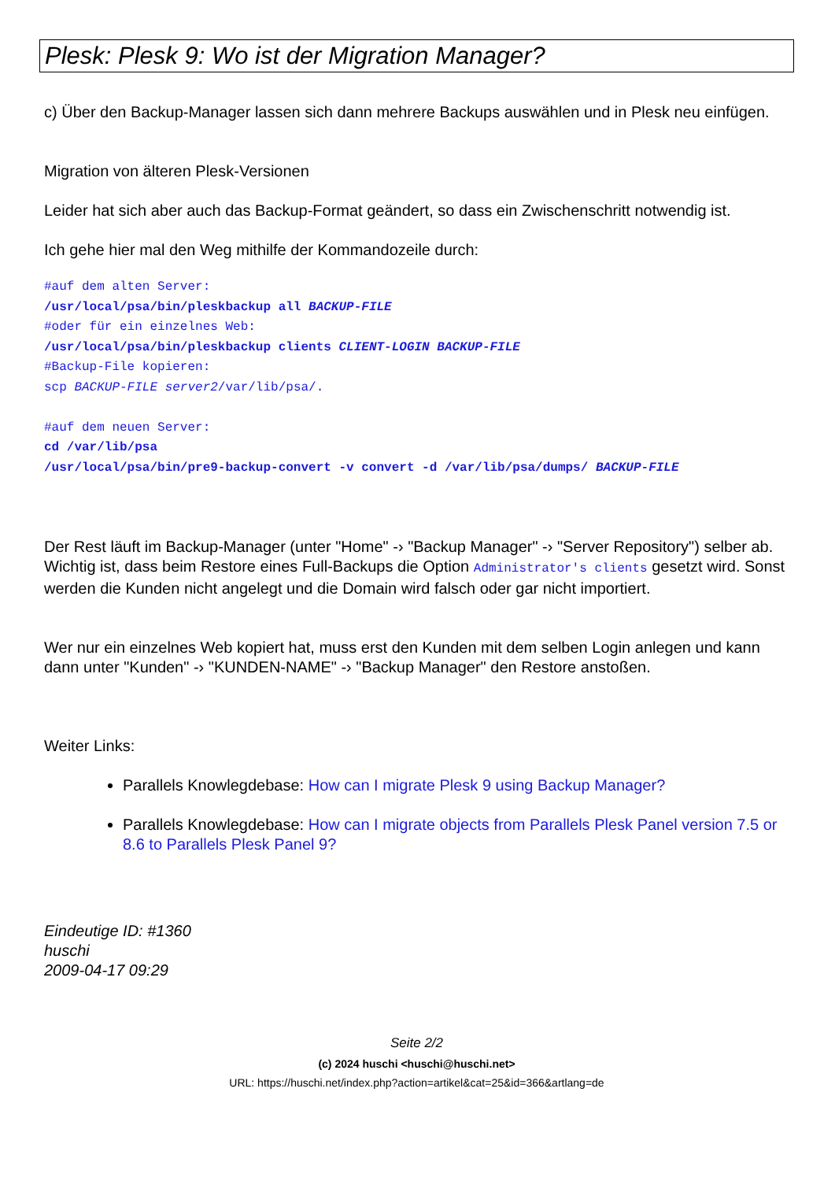Plesk: Plesk 9: Wo ist der Migration Manager?
c) Über den Backup-Manager lassen sich dann mehrere Backups auswählen und in Plesk neu einfügen.
Migration von älteren Plesk-Versionen
Leider hat sich aber auch das Backup-Format geändert, so dass ein Zwischenschritt notwendig ist.
Ich gehe hier mal den Weg mithilfe der Kommandozeile durch:
#auf dem alten Server:
/usr/local/psa/bin/pleskbackup all BACKUP-FILE
#oder für ein einzelnes Web:
/usr/local/psa/bin/pleskbackup clients CLIENT-LOGIN BACKUP-FILE
#Backup-File kopieren:
scp BACKUP-FILE server2/var/lib/psa/.
#auf dem neuen Server:
cd /var/lib/psa
/usr/local/psa/bin/pre9-backup-convert -v convert -d /var/lib/psa/dumps/ BACKUP-FILE
Der Rest läuft im Backup-Manager (unter "Home" -› "Backup Manager" -› "Server Repository") selber ab. Wichtig ist, dass beim Restore eines Full-Backups die Option Administrator's clients gesetzt wird. Sonst werden die Kunden nicht angelegt und die Domain wird falsch oder gar nicht importiert.
Wer nur ein einzelnes Web kopiert hat, muss erst den Kunden mit dem selben Login anlegen und kann dann unter "Kunden" -› "KUNDEN-NAME" -› "Backup Manager" den Restore anstoßen.
Weiter Links:
Parallels Knowlegdebase: How can I migrate Plesk 9 using Backup Manager?
Parallels Knowlegdebase: How can I migrate objects from Parallels Plesk Panel version 7.5 or 8.6 to Parallels Plesk Panel 9?
Eindeutige ID: #1360
huschi
2009-04-17 09:29
Seite 2/2
(c) 2024 huschi <huschi@huschi.net>
URL: https://huschi.net/index.php?action=artikel&cat=25&id=366&artlang=de